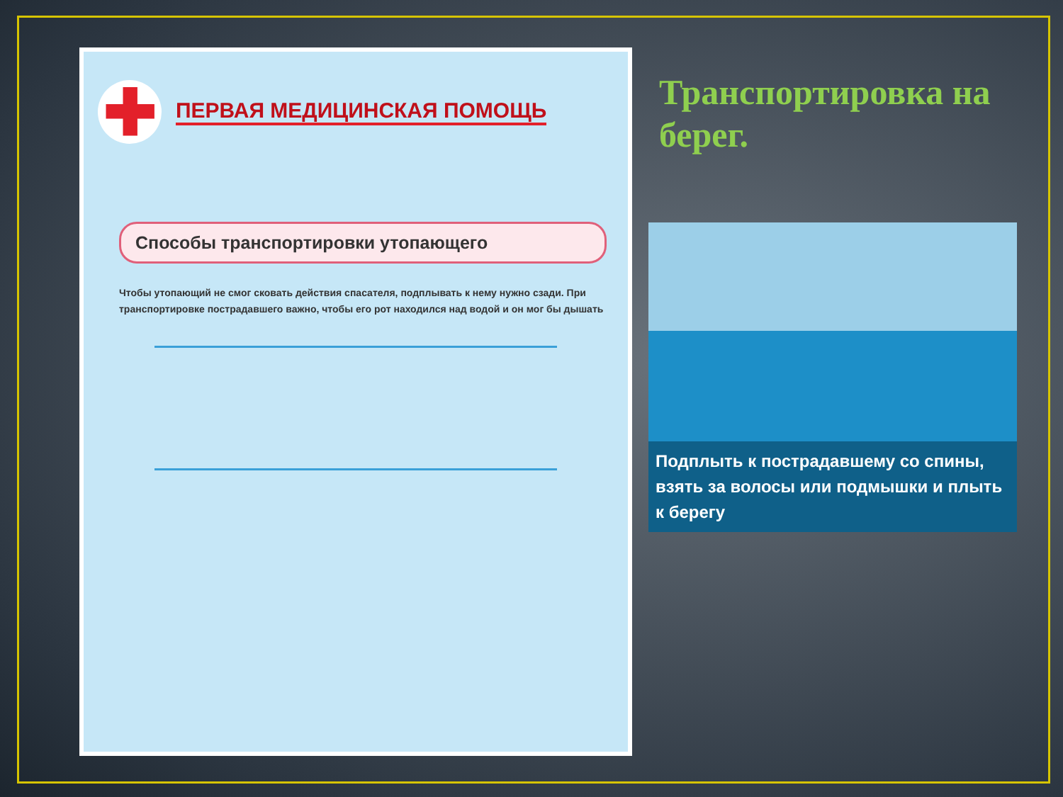✚
ПЕРВАЯ МЕДИЦИНСКАЯ ПОМОЩЬ
Способы транспортировки утопающего
Чтобы утопающий не смог сковать действия спасателя, подплывать к нему нужно сзади. При транспортировке пострадавшего важно, чтобы его рот находился над водой и он мог бы дышать
Транспортировка на берег.
Подплыть к пострадавшему со спины, взять за волосы или подмышки и плыть к берегу